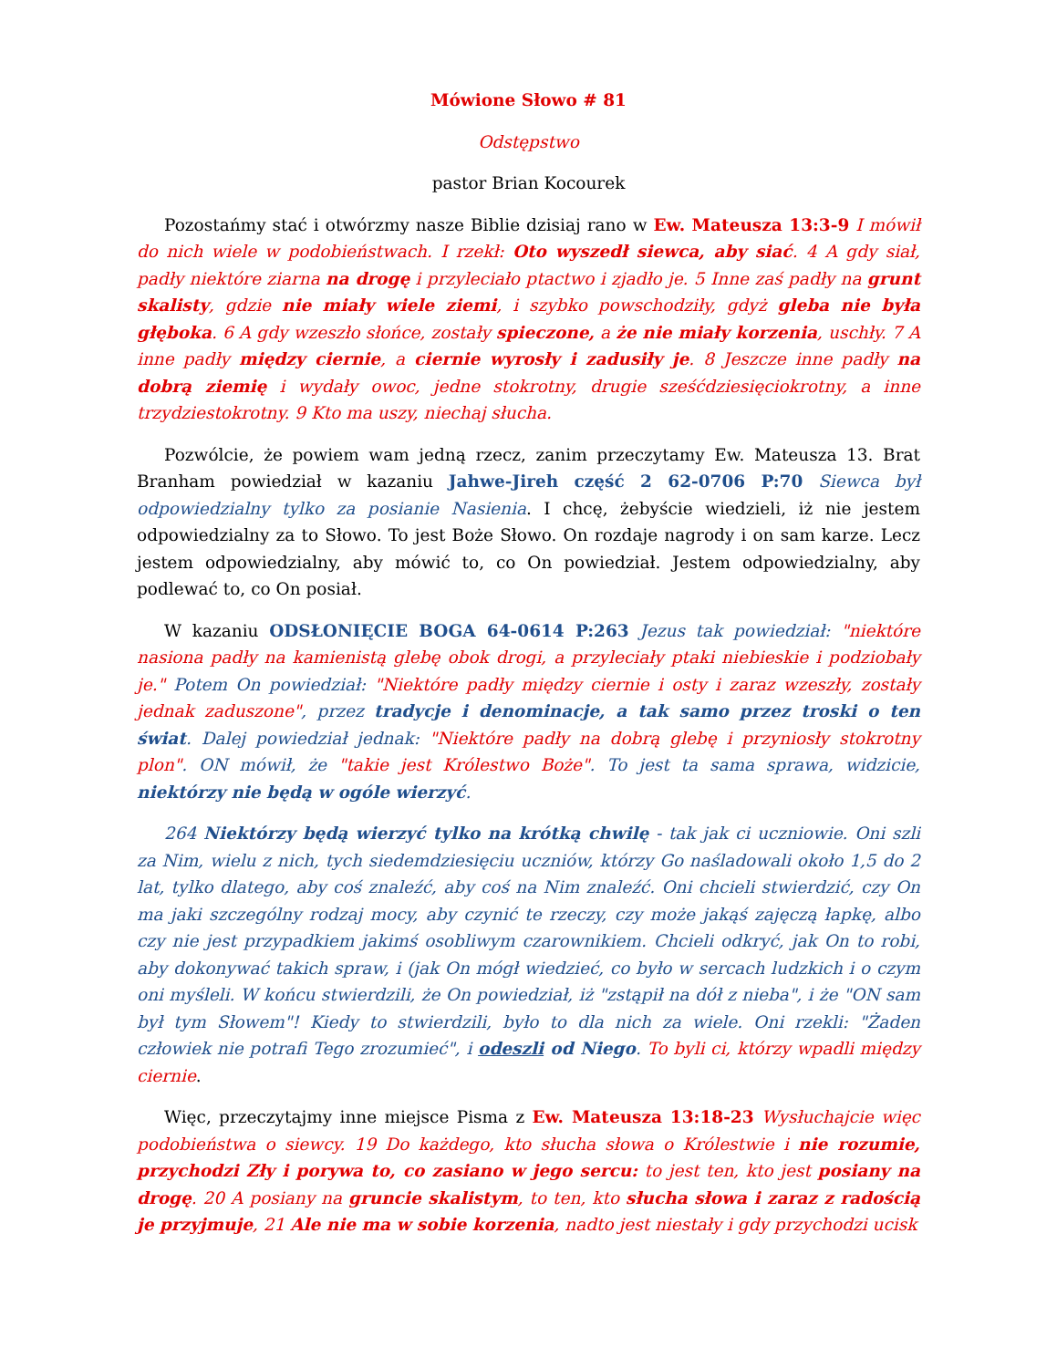Mówione Słowo # 81
Odstępstwo
pastor Brian Kocourek
Pozostańmy stać i otwórzmy nasze Biblie dzisiaj rano w Ew. Mateusza 13:3-9 I mówił do nich wiele w podobieństwach. I rzekł: Oto wyszedł siewca, aby siać. 4 A gdy siał, padły niektóre ziarna na drogę i przyleciało ptactwo i zjadło je. 5 Inne zaś padły na grunt skalisty, gdzie nie miały wiele ziemi, i szybko powschodziły, gdyż gleba nie była głęboka. 6 A gdy wzeszło słońce, zostały spieczone, a że nie miały korzenia, uschły. 7 A inne padły między ciernie, a ciernie wyrosły i zadusiły je. 8 Jeszcze inne padły na dobrą ziemię i wydały owoc, jedne stokrotny, drugie sześćdziesięciokrotny, a inne trzydziestokrotny. 9 Kto ma uszy, niechaj słucha.
Pozwólcie, że powiem wam jedną rzecz, zanim przeczytamy Ew. Mateusza 13. Brat Branham powiedział w kazaniu Jahwe-Jireh część 2 62-0706 P:70 Siewca był odpowiedzialny tylko za posianie Nasienia. I chcę, żebyście wiedzieli, iż nie jestem odpowiedzialny za to Słowo. To jest Boże Słowo. On rozdaje nagrody i on sam karze. Lecz jestem odpowiedzialny, aby mówić to, co On powiedział. Jestem odpowiedzialny, aby podlewać to, co On posiał.
W kazaniu ODSŁONIĘCIE BOGA 64-0614 P:263 Jezus tak powiedział: "niektóre nasiona padły na kamienistą glebę obok drogi, a przyleciały ptaki niebieskie i podziobały je." Potem On powiedział: "Niektóre padły między ciernie i osty i zaraz wzeszły, zostały jednak zaduszone", przez tradycje i denominacje, a tak samo przez troski o ten świat. Dalej powiedział jednak: "Niektóre padły na dobrą glebę i przyniosły stokrotny plon". ON mówił, że "takie jest Królestwo Boże". To jest ta sama sprawa, widzicie, niektórzy nie będą w ogóle wierzyć.
264 Niektórzy będą wierzyć tylko na krótką chwilę - tak jak ci uczniowie. Oni szli za Nim, wielu z nich, tych siedemdziesięciu uczniów, którzy Go naśladowali około 1,5 do 2 lat, tylko dlatego, aby coś znaleźć, aby coś na Nim znaleźć. Oni chcieli stwierdzić, czy On ma jaki szczególny rodzaj mocy, aby czynić te rzeczy, czy może jakąś zajęczą łapkę, albo czy nie jest przypadkiem jakimś osobliwym czarownikiem. Chcieli odkryć, jak On to robi, aby dokonywać takich spraw, i (jak On mógł wiedzieć, co było w sercach ludzkich i o czym oni myśleli. W końcu stwierdzili, że On powiedział, iż "zstąpił na dół z nieba", i że "ON sam był tym Słowem"! Kiedy to stwierdzili, było to dla nich za wiele. Oni rzekli: "Żaden człowiek nie potrafi Tego zrozumieć", i odeszli od Niego. To byli ci, którzy wpadli między ciernie.
Więc, przeczytajmy inne miejsce Pisma z Ew. Mateusza 13:18-23 Wysłuchajcie więc podobieństwa o siewcy. 19 Do każdego, kto słucha słowa o Królestwie i nie rozumie, przychodzi Zły i porywa to, co zasiano w jego sercu: to jest ten, kto jest posiany na drogę. 20 A posiany na gruncie skalistym, to ten, kto słucha słowa i zaraz z radością je przyjmuje, 21 Ale nie ma w sobie korzenia, nadto jest niestały i gdy przychodzi ucisk